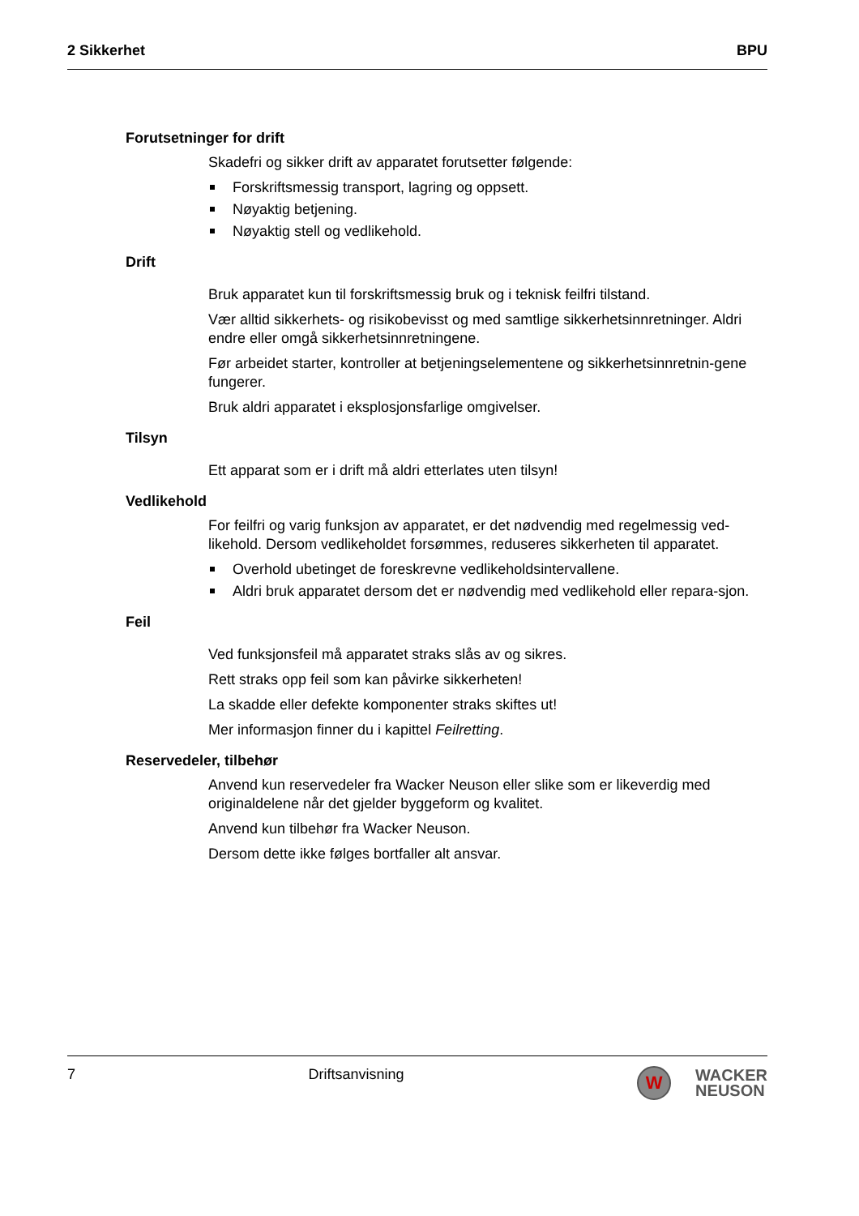2 Sikkerhet BPU
Forutsetninger for drift
Skadefri og sikker drift av apparatet forutsetter følgende:
Forskriftsmessig transport, lagring og oppsett.
Nøyaktig betjening.
Nøyaktig stell og vedlikehold.
Drift
Bruk apparatet kun til forskriftsmessig bruk og i teknisk feilfri tilstand.
Vær alltid sikkerhets- og risikobevisst og med samtlige sikkerhetsinnretninger. Aldri endre eller omgå sikkerhetsinnretningene.
Før arbeidet starter, kontroller at betjeningselementene og sikkerhetsinnretnin-gene fungerer.
Bruk aldri apparatet i eksplosjonsfarlige omgivelser.
Tilsyn
Ett apparat som er i drift må aldri etterlates uten tilsyn!
Vedlikehold
For feilfri og varig funksjon av apparatet, er det nødvendig med regelmessig ved-likehold. Dersom vedlikeholdet forsømmes, reduseres sikkerheten til apparatet.
Overhold ubetinget de foreskrevne vedlikeholdsintervallene.
Aldri bruk apparatet dersom det er nødvendig med vedlikehold eller repara-sjon.
Feil
Ved funksjonsfeil må apparatet straks slås av og sikres.
Rett straks opp feil som kan påvirke sikkerheten!
La skadde eller defekte komponenter straks skiftes ut!
Mer informasjon finner du i kapittel Feilretting.
Reservedeler, tilbehør
Anvend kun reservedeler fra Wacker Neuson eller slike som er likeverdig med originaldelene når det gjelder byggeform og kvalitet.
Anvend kun tilbehør fra Wacker Neuson.
Dersom dette ikke følges bortfaller alt ansvar.
7 Driftsanvisning
W
WACKER
NEUSON